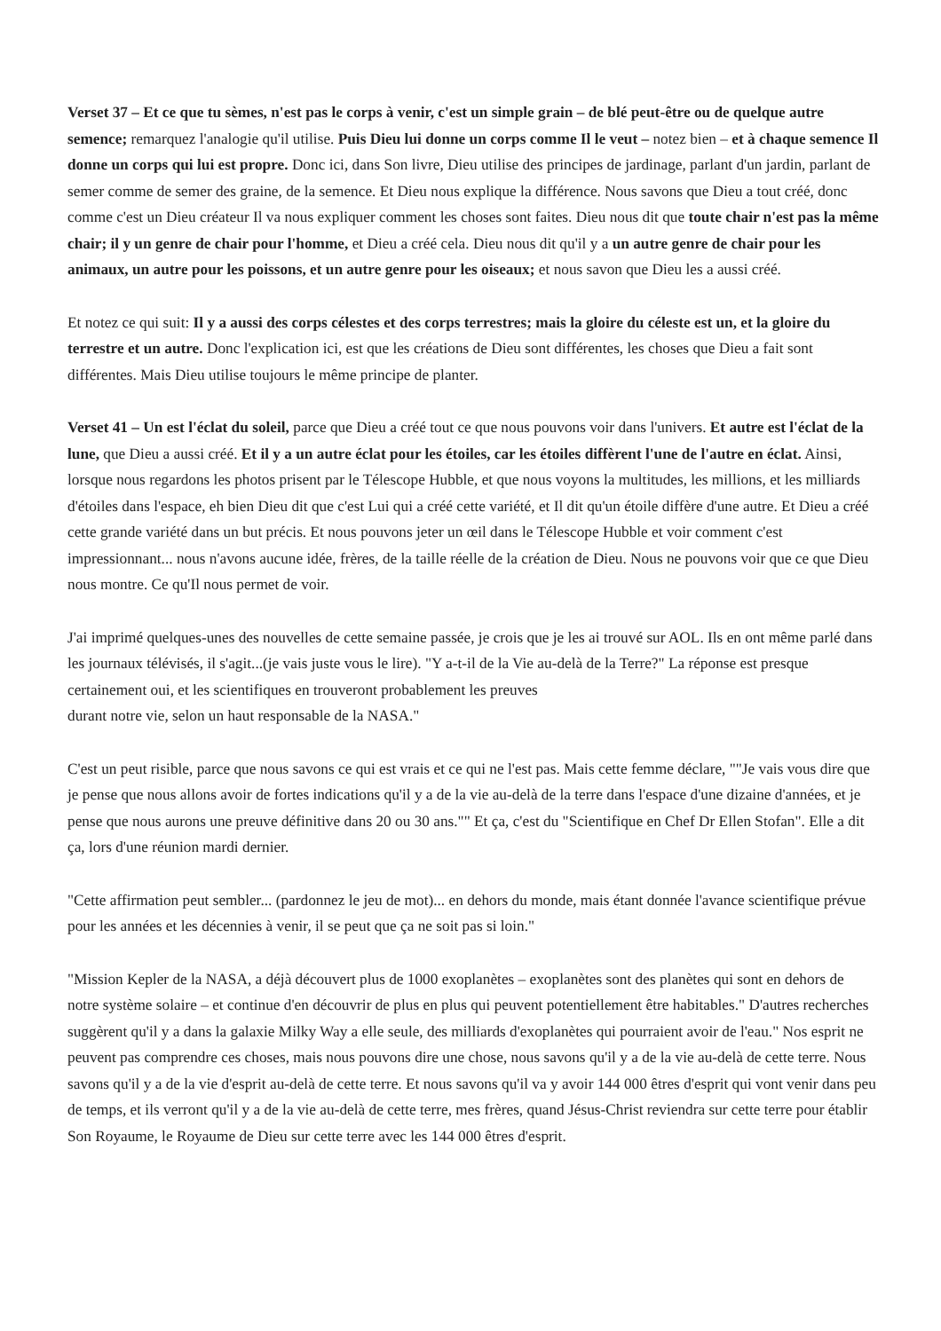Verset 37 – Et ce que tu sèmes, n'est pas le corps à venir, c'est un simple grain – de blé peut-être ou de quelque autre semence; remarquez l'analogie qu'il utilise. Puis Dieu lui donne un corps comme Il le veut – notez bien – et à chaque semence Il donne un corps qui lui est propre. Donc ici, dans Son livre, Dieu utilise des principes de jardinage, parlant d'un jardin, parlant de semer comme de semer des graine, de la semence. Et Dieu nous explique la différence. Nous savons que Dieu a tout créé, donc comme c'est un Dieu créateur Il va nous expliquer comment les choses sont faites. Dieu nous dit que toute chair n'est pas la même chair; il y un genre de chair pour l'homme, et Dieu a créé cela. Dieu nous dit qu'il y a un autre genre de chair pour les animaux, un autre pour les poissons, et un autre genre pour les oiseaux; et nous savon que Dieu les a aussi créé.
Et notez ce qui suit: Il y a aussi des corps célestes et des corps terrestres; mais la gloire du céleste est un, et la gloire du terrestre et un autre. Donc l'explication ici, est que les créations de Dieu sont différentes, les choses que Dieu a fait sont différentes. Mais Dieu utilise toujours le même principe de planter.
Verset 41 – Un est l'éclat du soleil, parce que Dieu a créé tout ce que nous pouvons voir dans l'univers. Et autre est l'éclat de la lune, que Dieu a aussi créé. Et il y a un autre éclat pour les étoiles, car les étoiles diffèrent l'une de l'autre en éclat. Ainsi, lorsque nous regardons les photos prisent par le Télescope Hubble, et que nous voyons la multitudes, les millions, et les milliards d'étoiles dans l'espace, eh bien Dieu dit que c'est Lui qui a créé cette variété, et Il dit qu'un étoile diffère d'une autre. Et Dieu a créé cette grande variété dans un but précis. Et nous pouvons jeter un œil dans le Télescope Hubble et voir comment c'est impressionnant... nous n'avons aucune idée, frères, de la taille réelle de la création de Dieu. Nous ne pouvons voir que ce que Dieu nous montre. Ce qu'Il nous permet de voir.
J'ai imprimé quelques-unes des nouvelles de cette semaine passée, je crois que je les ai trouvé sur AOL. Ils en ont même parlé dans les journaux télévisés, il s'agit...(je vais juste vous le lire). "Y a-t-il de la Vie au-delà de la Terre?" La réponse est presque certainement oui, et les scientifiques en trouveront probablement les preuves
durant notre vie, selon un haut responsable de la NASA."
C'est un peut risible, parce que nous savons ce qui est vrais et ce qui ne l'est pas. Mais cette femme déclare, ""Je vais vous dire que je pense que nous allons avoir de fortes indications qu'il y a de la vie au-delà de la terre dans l'espace d'une dizaine d'années, et je pense que nous aurons une preuve définitive dans 20 ou 30 ans."" Et ça, c'est du "Scientifique en Chef Dr Ellen Stofan". Elle a dit ça, lors d'une réunion mardi dernier.
"Cette affirmation peut sembler... (pardonnez le jeu de mot)... en dehors du monde, mais étant donnée l'avance scientifique prévue pour les années et les décennies à venir, il se peut que ça ne soit pas si loin."
"Mission Kepler de la NASA, a déjà découvert plus de 1000 exoplanètes – exoplanètes sont des planètes qui sont en dehors de notre système solaire – et continue d'en découvrir de plus en plus qui peuvent potentiellement être habitables." D'autres recherches suggèrent qu'il y a dans la galaxie Milky Way a elle seule, des milliards d'exoplanètes qui pourraient avoir de l'eau." Nos esprit ne peuvent pas comprendre ces choses, mais nous pouvons dire une chose, nous savons qu'il y a de la vie au-delà de cette terre. Nous savons qu'il y a de la vie d'esprit au-delà de cette terre. Et nous savons qu'il va y avoir 144 000 êtres d'esprit qui vont venir dans peu de temps, et ils verront qu'il y a de la vie au-delà de cette terre, mes frères, quand Jésus-Christ reviendra sur cette terre pour établir Son Royaume, le Royaume de Dieu sur cette terre avec les 144 000 êtres d'esprit.